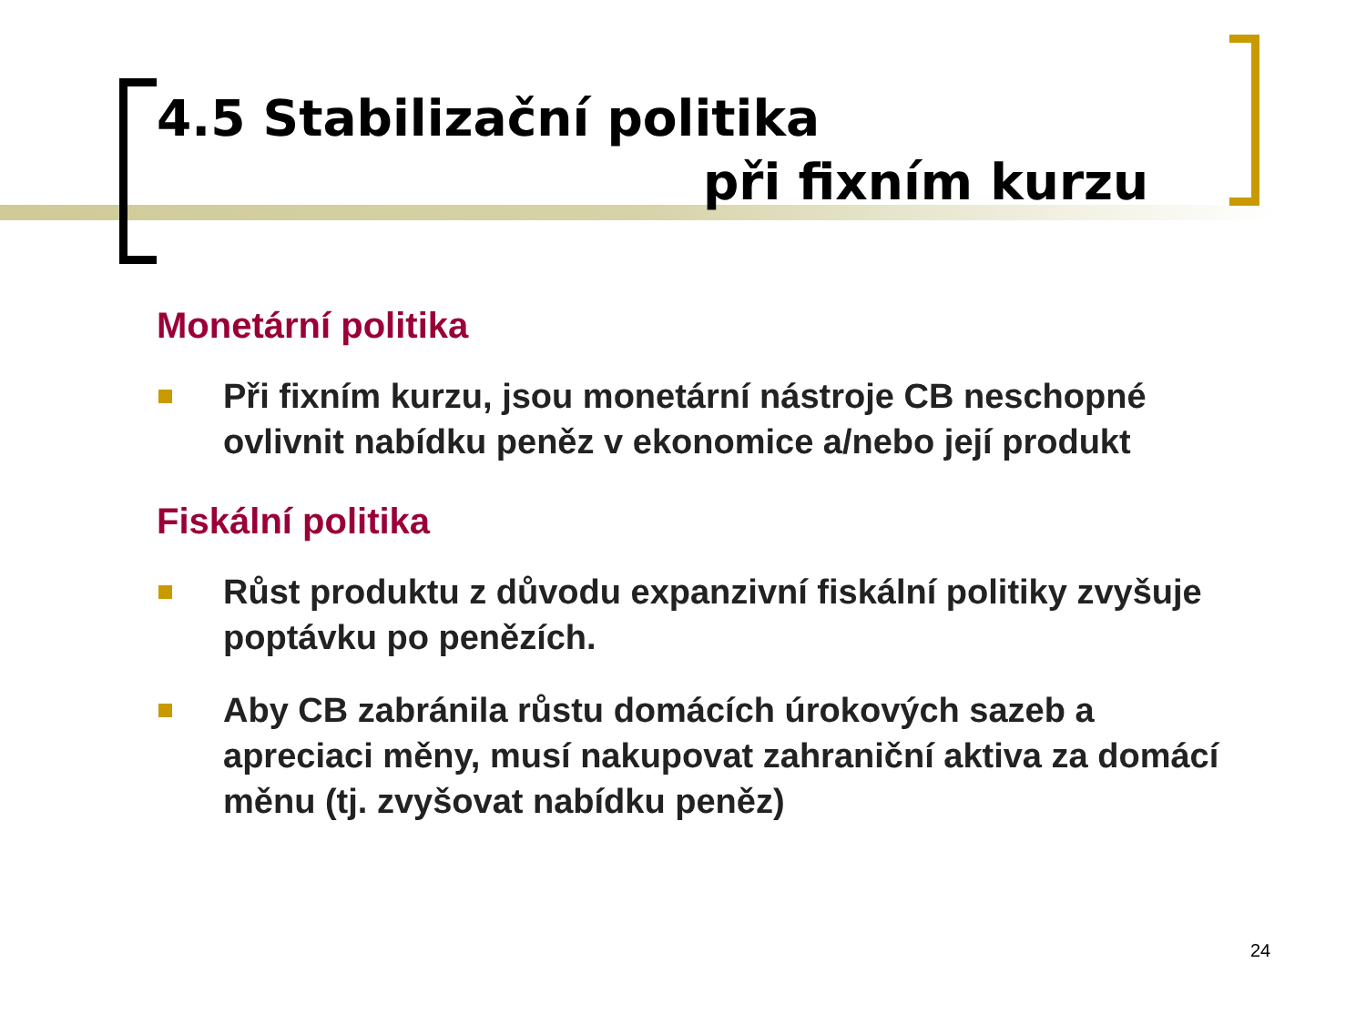4.5 Stabilizační politika
při fixním kurzu
Monetární politika
Při fixním kurzu, jsou monetární nástroje CB neschopné ovlivnit nabídku peněz v ekonomice a/nebo její produkt
Fiskální politika
Růst produktu z důvodu expanzivní fiskální politiky zvyšuje poptávku po penězích.
Aby CB zabránila růstu domácích úrokových sazeb a apreciaci měny, musí nakupovat zahraniční aktiva za domácí měnu (tj. zvyšovat nabídku peněz)
24